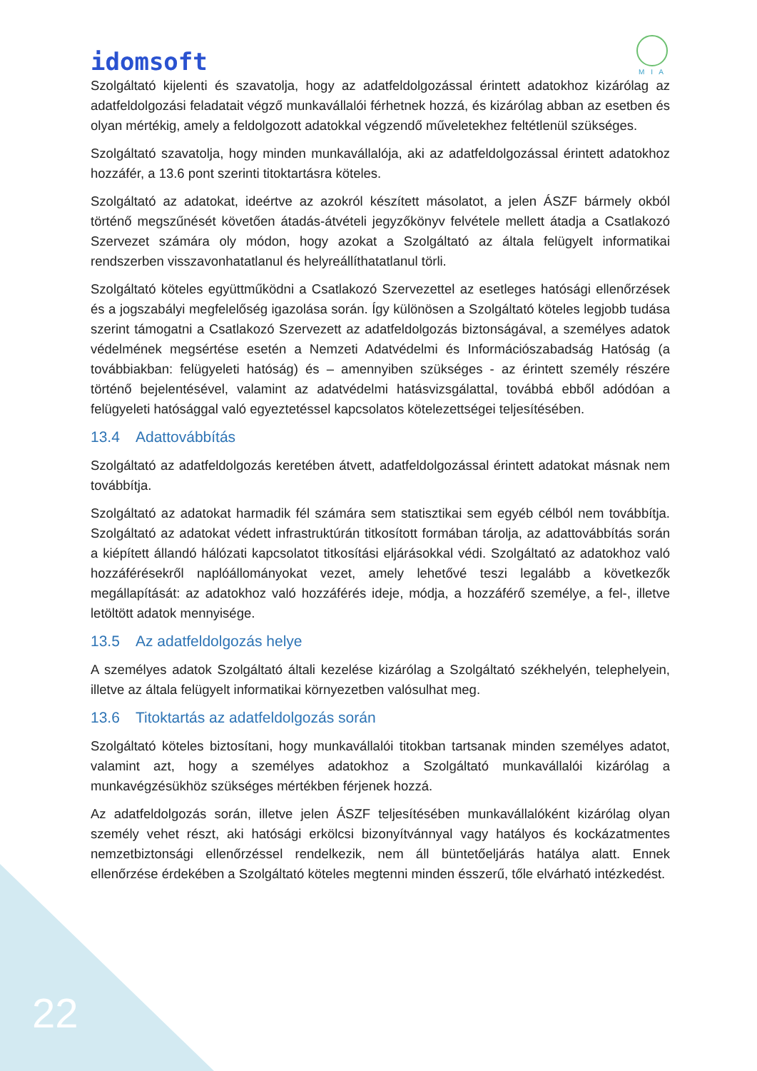idomsoft
M I A
Szolgáltató kijelenti és szavatolja, hogy az adatfeldolgozással érintett adatokhoz kizárólag az adatfeldolgozási feladatait végző munkavállalói férhetnek hozzá, és kizárólag abban az esetben és olyan mértékig, amely a feldolgozott adatokkal végzendő műveletekhez feltétlenül szükséges.
Szolgáltató szavatolja, hogy minden munkavállalója, aki az adatfeldolgozással érintett adatokhoz hozzáfér, a 13.6 pont szerinti titoktartásra köteles.
Szolgáltató az adatokat, ideértve az azokról készített másolatot, a jelen ÁSZF bármely okból történő megszűnését követően átadás-átvételi jegyzőkönyv felvétele mellett átadja a Csatlakozó Szervezet számára oly módon, hogy azokat a Szolgáltató az általa felügyelt informatikai rendszerben visszavonhatatlanul és helyreállíthatatlanul törli.
Szolgáltató köteles együttműködni a Csatlakozó Szervezettel az esetleges hatósági ellenőrzések és a jogszabályi megfelelőség igazolása során. Így különösen a Szolgáltató köteles legjobb tudása szerint támogatni a Csatlakozó Szervezett az adatfeldolgozás biztonságával, a személyes adatok védelmének megsértése esetén a Nemzeti Adatvédelmi és Információszabadság Hatóság (a továbbiakban: felügyeleti hatóság) és – amennyiben szükséges - az érintett személy részére történő bejelentésével, valamint az adatvédelmi hatásvizsgálattal, továbbá ebből adódóan a felügyeleti hatósággal való egyeztetéssel kapcsolatos kötelezettségei teljesítésében.
13.4 Adattovábbítás
Szolgáltató az adatfeldolgozás keretében átvett, adatfeldolgozással érintett adatokat másnak nem továbbítja.
Szolgáltató az adatokat harmadik fél számára sem statisztikai sem egyéb célból nem továbbítja. Szolgáltató az adatokat védett infrastruktúrán titkosított formában tárolja, az adattovábbítás során a kiépített állandó hálózati kapcsolatot titkosítási eljárásokkal védi. Szolgáltató az adatokhoz való hozzáférésekről naplóállományokat vezet, amely lehetővé teszi legalább a következők megállapítását: az adatokhoz való hozzáférés ideje, módja, a hozzáférő személye, a fel-, illetve letöltött adatok mennyisége.
13.5 Az adatfeldolgozás helye
A személyes adatok Szolgáltató általi kezelése kizárólag a Szolgáltató székhelyén, telephelyein, illetve az általa felügyelt informatikai környezetben valósulhat meg.
13.6 Titoktartás az adatfeldolgozás során
Szolgáltató köteles biztosítani, hogy munkavállalói titokban tartsanak minden személyes adatot, valamint azt, hogy a személyes adatokhoz a Szolgáltató munkavállalói kizárólag a munkavégzésükhöz szükséges mértékben férjenek hozzá.
Az adatfeldolgozás során, illetve jelen ÁSZF teljesítésében munkavállalóként kizárólag olyan személy vehet részt, aki hatósági erkölcsi bizonyítvánnyal vagy hatályos és kockázatmentes nemzetbiztonsági ellenőrzéssel rendelkezik, nem áll büntetőeljárás hatálya alatt. Ennek ellenőrzése érdekében a Szolgáltató köteles megtenni minden ésszerű, tőle elvárható intézkedést.
22